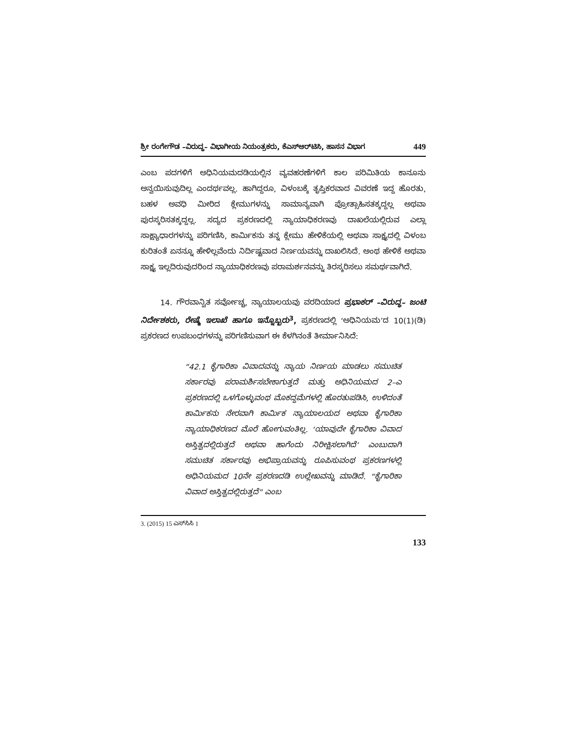ಶ್ರೀ ರಂಗೇಗೌಡ –ವಿರುದ್ಧ– ವಿಭಾಗೀಯ ನಿಯಂತ್ರಕರು, ಕೆಎಸ್‌ಆರ್‌ಟಿಸಿ, ಹಾಸನ ವಿಭಾಗ 449
ಎಂಬ ಪದಗಳಿಗೆ ಅಧಿನಿಯಮದಡಿಯಲ್ಲಿನ ವ್ಯವಹರಣೆಗಳಿಗೆ ಕಾಲ ಪರಿಮಿತಿಯ ಕಾನೂನು ಅನ್ವಯಿಸುವುದಿಲ್ಲ ಎಂದರ್ಥವಲ್ಲ. ಹಾಗಿದ್ದರೂ, ವಿಳಂಬಕ್ಕೆ ತೃಪ್ತಿಕರವಾದ ವಿವರಣೆ ಇದ್ದ ಹೊರತು, ಬಹಳ ಅವಧಿ ಮೀರಿದ ಕ್ಲೇಮುಗಳನ್ನು ಸಾಮಾನ್ಯವಾಗಿ ಪ್ರೋತ್ಸಾಹಿಸತಕ್ಕದ್ದಲ್ಲ ಅಥವಾ ಪುರಸ್ಕರಿಸತಕ್ಕದ್ದಲ್ಲ. ಸದ್ಯದ ಪ್ರಕರಣದಲ್ಲಿ ನ್ಯಾಯಾಧಿಕರಣವು ದಾಖಲೆಯಲ್ಲಿರುವ ಎಲ್ಲಾ ಸಾಕ್ಷ್ಯಾಧಾರಗಳನ್ನು ಪರಿಗಣಿಸಿ, ಕಾರ್ಮಿಕನು ತನ್ನ ಕ್ಲೇಮು ಹೇಳಿಕೆಯಲ್ಲಿ ಅಥವಾ ಸಾಕ್ಷ್ಯದಲ್ಲಿ ವಿಳಂಬ ಕುರಿತಂತೆ ಏನನ್ನೂ ಹೇಳಿಲ್ಲವೆಂದು ನಿರ್ದಿಷ್ಟವಾದ ನಿರ್ಣಯವನ್ನು ದಾಖಲಿಸಿದೆ. ಅಂಥ ಹೇಳಿಕೆ ಅಥವಾ ಸಾಕ್ಷ್ಯ ಇಲ್ಲದಿರುವುದರಿಂದ ನ್ಯಾಯಾಧಿಕರಣವು ಪರಾಮರ್ಶನವನ್ನು ತಿರಸ್ಕರಿಸಲು ಸಮರ್ಥವಾಗಿದೆ.
14. ಗೌರವಾನ್ವಿತ ಸರ್ವೋಚ್ಚ, ನ್ಯಾಯಾಲಯವು ವರದಿಯಾದ ಪ್ರಭಾಕರ್ –ವಿರುದ್ಧ– ಜಂಟಿ ನಿರ್ದೇಶಕರು, ರೇಷ್ಮೆ ಇಲಾಖೆ ಹಾಗೂ ಇನ್ನೊಬ್ಬರು<sup>3</sup>, ಪ್ರಕರಣದಲ್ಲಿ ‘ಅಧಿನಿಯಮ’ದ 10(1)(ಡಿ) ಪ್ರಕರಣದ ಉಪಬಂಧಗಳನ್ನು ಪರಿಗಣಿಸುವಾಗ ಈ ಕೆಳಗಿನಂತೆ ತೀರ್ಮಾನಿಸಿದೆ:
“42.1 ಕೈಗಾರಿಕಾ ವಿವಾದವನ್ನು ನ್ಯಾಯ ನಿರ್ಣಯ ಮಾಡಲು ಸಮುಚಿತ ಸರ್ಕಾರವು ಪರಾಮರ್ಶಿಸಬೇಕಾಗುತ್ತದೆ ಮತ್ತು ಅಧಿನಿಯಮದ 2–ಎ ಪ್ರಕರಣದಲ್ಲಿ ಒಳಗೊಳ್ಳುವಂಥ ಮೊಕದ್ದಮೆಗಳಲ್ಲಿ ಹೊರತುಪಡಿಸಿ, ಉಳಿದಂತೆ ಕಾರ್ಮಿಕನು ನೇರವಾಗಿ ಕಾರ್ಮಿಕ ನ್ಯಾಯಾಲಯದ ಅಥವಾ ಕೈಗಾರಿಕಾ ನ್ಯಾಯಾಧಿಕರಣದ ಮೊರೆ ಹೋಗುವಂತಿಲ್ಲ. ‘ಯಾವುದೇ ಕೈಗಾರಿಕಾ ವಿವಾದ ಅಸ್ತಿತ್ವದಲ್ಲಿರುತ್ತದೆ ಅಥವಾ ಹಾಗೆಂದು ನಿರೀಕ್ಷಿಸಲಾಗಿದೆ’ ಎಂಬುದಾಗಿ ಸಮುಚಿತ ಸರ್ಕಾರವು ಅಭಿಪ್ರಾಯವನ್ನು ರೂಪಿಸುವಂಥ ಪ್ರಕರಣಗಳಲ್ಲಿ ಅಧಿನಿಯಮದ 10ನೇ ಪ್ರಕರಣದಡಿ ಉಲ್ಲೇಖವನ್ನು ಮಾಡಿದೆ. “ಕೈಗಾರಿಕಾ ವಿವಾದ ಅಸ್ತಿತ್ವದಲ್ಲಿರುತ್ತದೆ” ಎಂಬ
3. (2015) 15 ಎಸ್‌ಸಿಸಿ 1
133